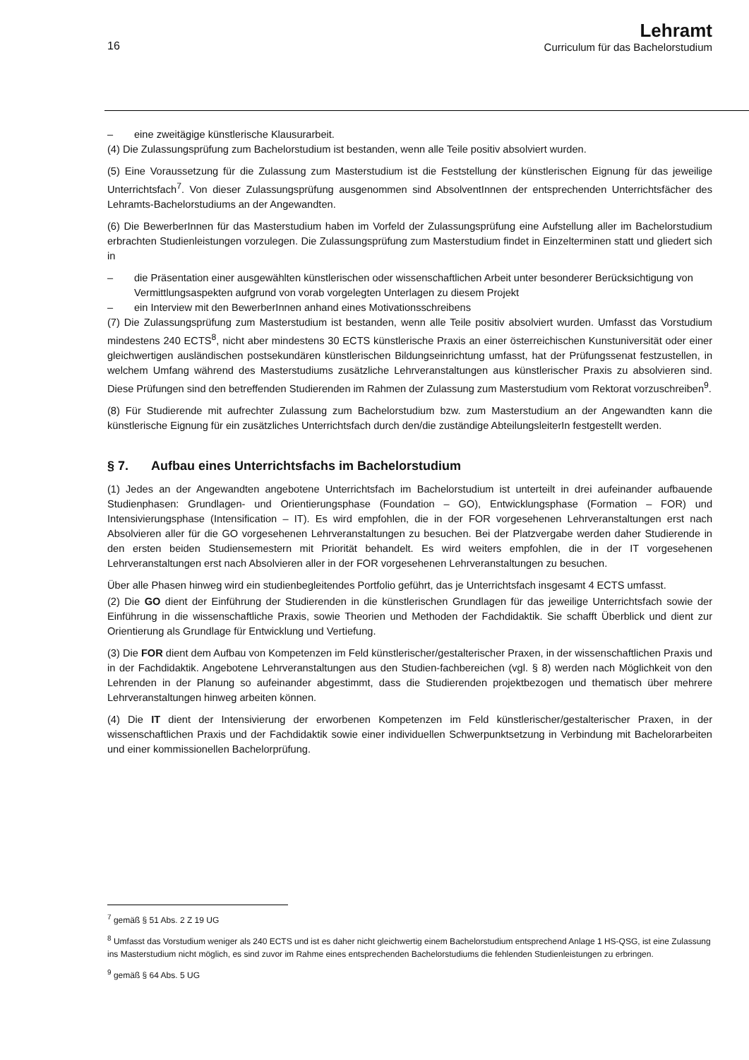16
Lehramt
Curriculum für das Bachelorstudium
– eine zweitägige künstlerische Klausurarbeit.
(4) Die Zulassungsprüfung zum Bachelorstudium ist bestanden, wenn alle Teile positiv absolviert wurden.
(5) Eine Voraussetzung für die Zulassung zum Masterstudium ist die Feststellung der künstlerischen Eignung für das jeweilige Unterrichtsfach<sup>7</sup>. Von dieser Zulassungsprüfung ausgenommen sind AbsolventInnen der entsprechenden Unterrichtsfächer des Lehramts-Bachelorstudiums an der Angewandten.
(6) Die BewerberInnen für das Masterstudium haben im Vorfeld der Zulassungsprüfung eine Aufstellung aller im Bachelorstudium erbrachten Studienleistungen vorzulegen. Die Zulassungsprüfung zum Masterstudium findet in Einzelterminen statt und gliedert sich in
– die Präsentation einer ausgewählten künstlerischen oder wissenschaftlichen Arbeit unter besonderer Berücksichtigung von Vermittlungsaspekten aufgrund von vorab vorgelegten Unterlagen zu diesem Projekt
– ein Interview mit den BewerberInnen anhand eines Motivationsschreibens
(7) Die Zulassungsprüfung zum Masterstudium ist bestanden, wenn alle Teile positiv absolviert wurden. Umfasst das Vorstudium mindestens 240 ECTS<sup>8</sup>, nicht aber mindestens 30 ECTS künstlerische Praxis an einer österreichischen Kunstuniversität oder einer gleichwertigen ausländischen postsekundären künstlerischen Bildungseinrichtung umfasst, hat der Prüfungssenat festzustellen, in welchem Umfang während des Masterstudiums zusätzliche Lehrveranstaltungen aus künstlerischer Praxis zu absolvieren sind. Diese Prüfungen sind den betreffenden Studierenden im Rahmen der Zulassung zum Masterstudium vom Rektorat vorzuschreiben<sup>9</sup>.
(8) Für Studierende mit aufrechter Zulassung zum Bachelorstudium bzw. zum Masterstudium an der Angewandten kann die künstlerische Eignung für ein zusätzliches Unterrichtsfach durch den/die zuständige AbteilungsleiterIn festgestellt werden.
§ 7. Aufbau eines Unterrichtsfachs im Bachelorstudium
(1) Jedes an der Angewandten angebotene Unterrichtsfach im Bachelorstudium ist unterteilt in drei aufeinander aufbauende Studienphasen: Grundlagen- und Orientierungsphase (Foundation – GO), Entwicklungsphase (Formation – FOR) und Intensivierungsphase (Intensification – IT). Es wird empfohlen, die in der FOR vorgesehenen Lehrveranstaltungen erst nach Absolvieren aller für die GO vorgesehenen Lehrveranstaltungen zu besuchen. Bei der Platzvergabe werden daher Studierende in den ersten beiden Studiensemestern mit Priorität behandelt. Es wird weiters empfohlen, die in der IT vorgesehenen Lehrveranstaltungen erst nach Absolvieren aller in der FOR vorgesehenen Lehrveranstaltungen zu besuchen.
Über alle Phasen hinweg wird ein studienbegleitendes Portfolio geführt, das je Unterrichtsfach insgesamt 4 ECTS umfasst.
(2) Die GO dient der Einführung der Studierenden in die künstlerischen Grundlagen für das jeweilige Unterrichtsfach sowie der Einführung in die wissenschaftliche Praxis, sowie Theorien und Methoden der Fachdidaktik. Sie schafft Überblick und dient zur Orientierung als Grundlage für Entwicklung und Vertiefung.
(3) Die FOR dient dem Aufbau von Kompetenzen im Feld künstlerischer/gestalterischer Praxen, in der wissenschaftlichen Praxis und in der Fachdidaktik. Angebotene Lehrveranstaltungen aus den Studien-fachbereichen (vgl. § 8) werden nach Möglichkeit von den Lehrenden in der Planung so aufeinander abgestimmt, dass die Studierenden projektbezogen und thematisch über mehrere Lehrveranstaltungen hinweg arbeiten können.
(4) Die IT dient der Intensivierung der erworbenen Kompetenzen im Feld künstlerischer/gestalterischer Praxen, in der wissenschaftlichen Praxis und der Fachdidaktik sowie einer individuellen Schwerpunktsetzung in Verbindung mit Bachelorarbeiten und einer kommissionellen Bachelorprüfung.
<sup>7</sup> gemäß § 51 Abs. 2 Z 19 UG
<sup>8</sup> Umfasst das Vorstudium weniger als 240 ECTS und ist es daher nicht gleichwertig einem Bachelorstudium entsprechend Anlage 1 HS-QSG, ist eine Zulassung ins Masterstudium nicht möglich, es sind zuvor im Rahme eines entsprechenden Bachelorstudiums die fehlenden Studienleistungen zu erbringen.
<sup>9</sup> gemäß § 64 Abs. 5 UG